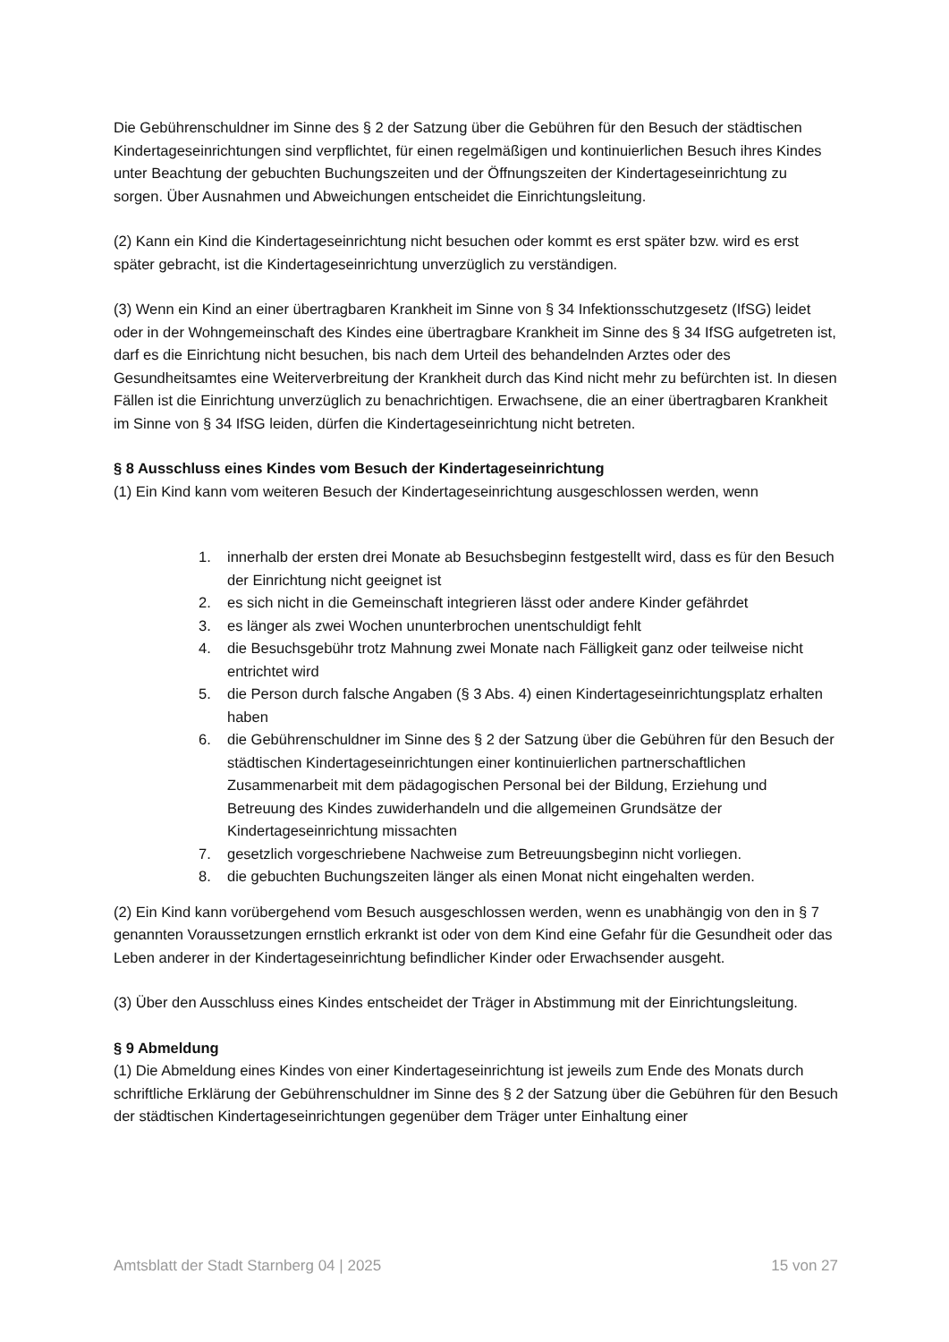Die Gebührenschuldner im Sinne des § 2 der Satzung über die Gebühren für den Besuch der städtischen Kindertageseinrichtungen sind verpflichtet, für einen regelmäßigen und kontinuierlichen Besuch ihres Kindes unter Beachtung der gebuchten Buchungszeiten und der Öffnungszeiten der Kindertageseinrichtung zu sorgen. Über Ausnahmen und Abweichungen entscheidet die Einrichtungsleitung.
(2) Kann ein Kind die Kindertageseinrichtung nicht besuchen oder kommt es erst später bzw. wird es erst später gebracht, ist die Kindertageseinrichtung unverzüglich zu verständigen.
(3) Wenn ein Kind an einer übertragbaren Krankheit im Sinne von § 34 Infektionsschutzgesetz (IfSG) leidet oder in der Wohngemeinschaft des Kindes eine übertragbare Krankheit im Sinne des § 34 IfSG aufgetreten ist, darf es die Einrichtung nicht besuchen, bis nach dem Urteil des behandelnden Arztes oder des Gesundheitsamtes eine Weiterverbreitung der Krankheit durch das Kind nicht mehr zu befürchten ist. In diesen Fällen ist die Einrichtung unverzüglich zu benachrichtigen. Erwachsene, die an einer übertragbaren Krankheit im Sinne von § 34 IfSG leiden, dürfen die Kindertageseinrichtung nicht betreten.
§ 8 Ausschluss eines Kindes vom Besuch der Kindertageseinrichtung
(1) Ein Kind kann vom weiteren Besuch der Kindertageseinrichtung ausgeschlossen werden, wenn
1. innerhalb der ersten drei Monate ab Besuchsbeginn festgestellt wird, dass es für den Besuch der Einrichtung nicht geeignet ist
2. es sich nicht in die Gemeinschaft integrieren lässt oder andere Kinder gefährdet
3. es länger als zwei Wochen ununterbrochen unentschuldigt fehlt
4. die Besuchsgebühr trotz Mahnung zwei Monate nach Fälligkeit ganz oder teilweise nicht entrichtet wird
5. die Person durch falsche Angaben (§ 3 Abs. 4) einen Kindertageseinrichtungsplatz erhalten haben
6. die Gebührenschuldner im Sinne des § 2 der Satzung über die Gebühren für den Besuch der städtischen Kindertageseinrichtungen einer kontinuierlichen partnerschaftlichen Zusammenarbeit mit dem pädagogischen Personal bei der Bildung, Erziehung und Betreuung des Kindes zuwiderhandeln und die allgemeinen Grundsätze der Kindertageseinrichtung missachten
7. gesetzlich vorgeschriebene Nachweise zum Betreuungsbeginn nicht vorliegen.
8. die gebuchten Buchungszeiten länger als einen Monat nicht eingehalten werden.
(2) Ein Kind kann vorübergehend vom Besuch ausgeschlossen werden, wenn es unabhängig von den in § 7 genannten Voraussetzungen ernstlich erkrankt ist oder von dem Kind eine Gefahr für die Gesundheit oder das Leben anderer in der Kindertageseinrichtung befindlicher Kinder oder Erwachsender ausgeht.
(3) Über den Ausschluss eines Kindes entscheidet der Träger in Abstimmung mit der Einrichtungsleitung.
§ 9 Abmeldung
(1) Die Abmeldung eines Kindes von einer Kindertageseinrichtung ist jeweils zum Ende des Monats durch schriftliche Erklärung der Gebührenschuldner im Sinne des § 2 der Satzung über die Gebühren für den Besuch der städtischen Kindertageseinrichtungen gegenüber dem Träger unter Einhaltung einer
Amtsblatt der Stadt Starnberg 04 | 2025 15 von 27